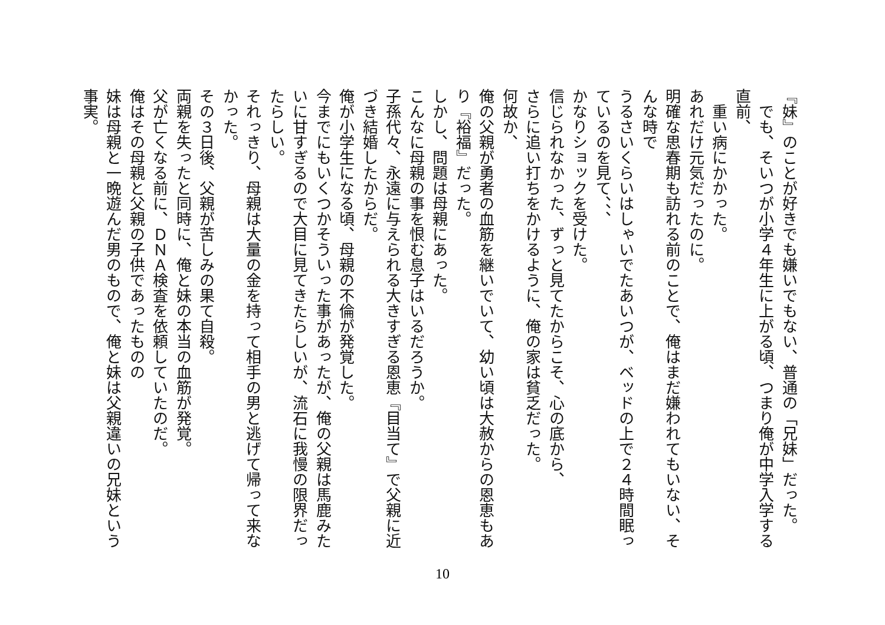『妹』のことが好きでも嫌いでもない、普通の「兄妹」だった。
　でも、そいつが小学４年生に上がる頃、つまり俺が中学入学する直前、
　重い病にかかった。
あれだけ元気だったのに。
明確な思春期も訪れる前のことで、俺はまだ嫌われてもいない、そんな時で
うるさいくらいはしゃいでたあいつが、ベッドの上で２４時間眠っているのを見て、、、
かなりショックを受けた。
信じられなかった、ずっと見てたからこそ、心の底から、
さらに追い打ちをかけるように、俺の家は貧乏だった。
何故か、
俺の父親が勇者の血筋を継いでいて、幼い頃は大赦からの恩恵もあり『裕福』だった。
しかし、問題は母親にあった。
こんなに母親の事を恨む息子はいるだろうか。
子孫代々、永遠に与えられる大きすぎる恩恵『目当て』で父親に近づき結婚したからだ。
俺が小学生になる頃、母親の不倫が発覚した。
今までにもいくつかそういった事があったが、俺の父親は馬鹿みたいに甘すぎるので大目に見てきたらしいが、流石に我慢の限界だったらしい。
それっきり、母親は大量の金を持って相手の男と逃げて帰って来なかった。
その３日後、父親が苦しみの果て自殺。
両親を失ったと同時に、俺と妹の本当の血筋が発覚。
父が亡くなる前に、ＤＮＡ検査を依頼していたのだ。
俺はその母親と父親の子供であったものの
妹は母親と一晩遊んだ男のもので、俺と妹は父親違いの兄妹という事実。
10